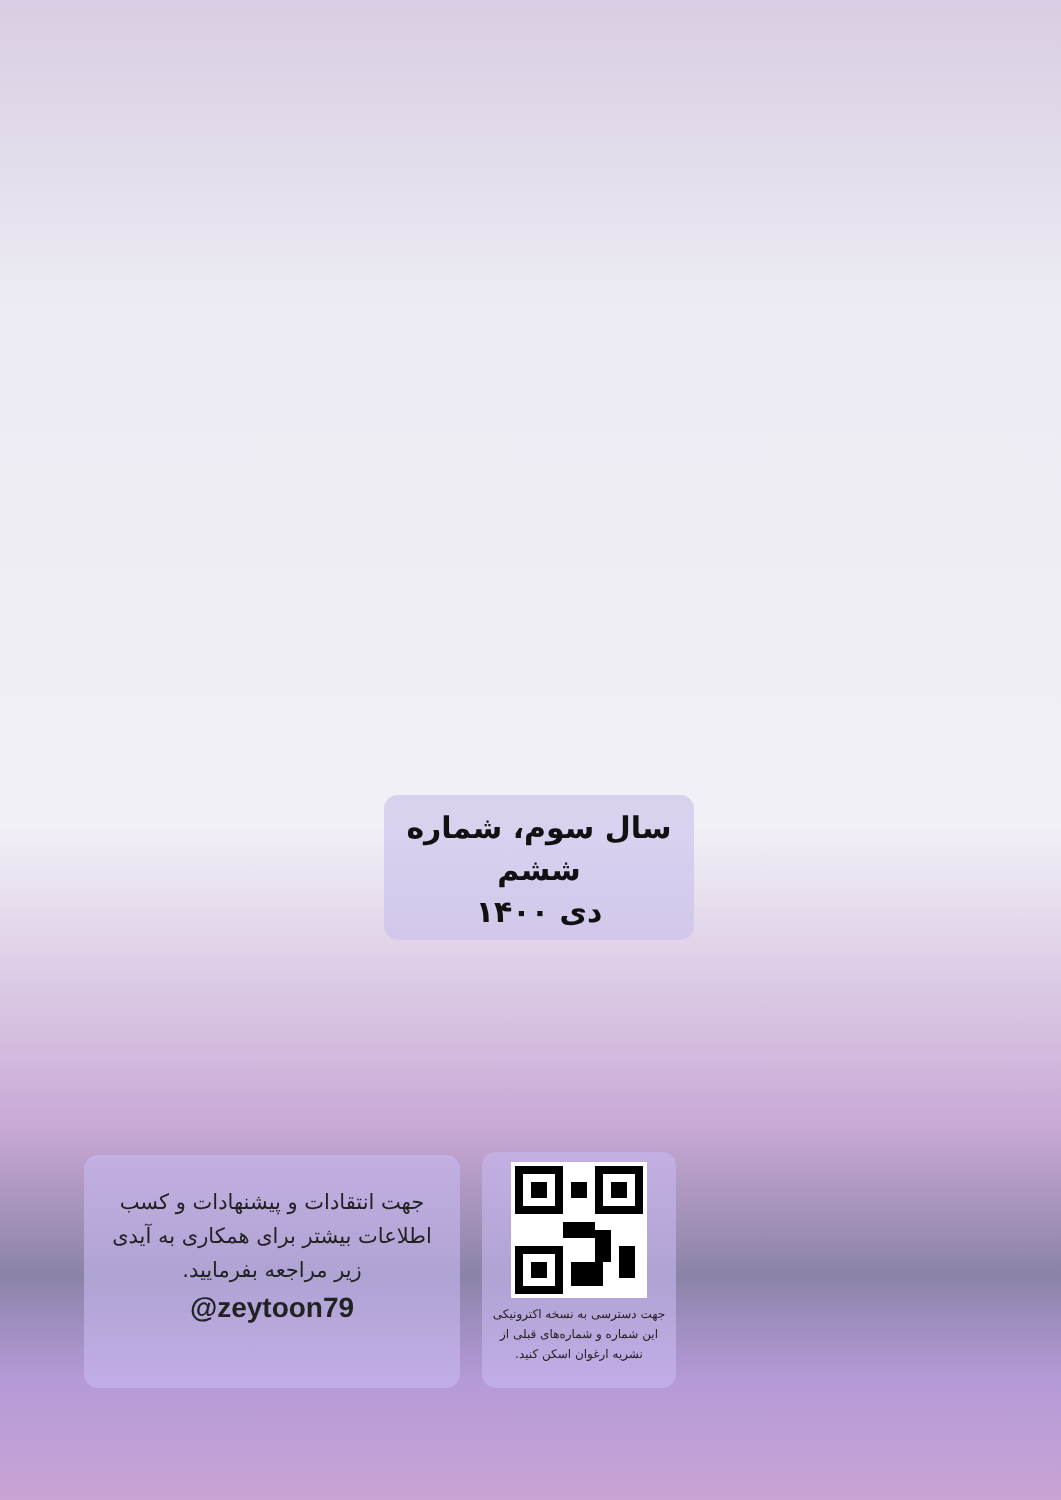سال سوم، شماره ششم
دی ۱۴۰۰
جهت انتقادات و پیشنهادات و کسب
اطلاعات بیشتر برای همکاری به آیدی
زیر مراجعه بفرمایید.
@zeytoon79
جهت دسترسی به نسخه اکترونیکی
این شماره و شماره‌های قبلی از
نشریه ارغوان اسکن کنید.